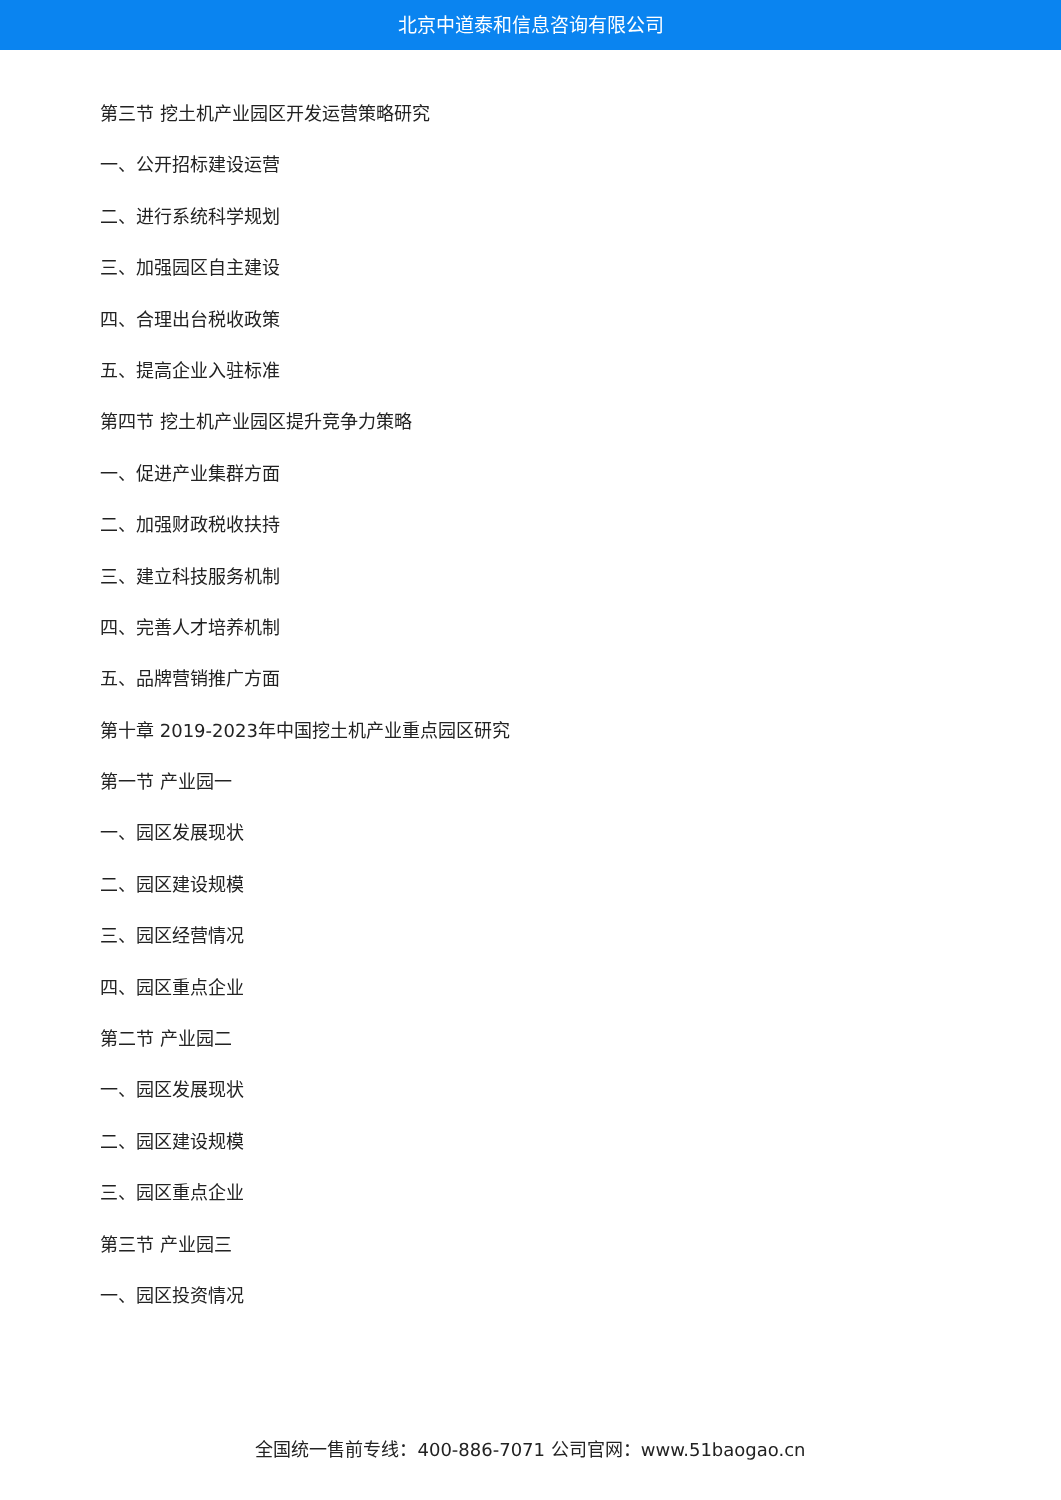北京中道泰和信息咨询有限公司
第三节 挖土机产业园区开发运营策略研究
一、公开招标建设运营
二、进行系统科学规划
三、加强园区自主建设
四、合理出台税收政策
五、提高企业入驻标准
第四节 挖土机产业园区提升竞争力策略
一、促进产业集群方面
二、加强财政税收扶持
三、建立科技服务机制
四、完善人才培养机制
五、品牌营销推广方面
第十章 2019-2023年中国挖土机产业重点园区研究
第一节 产业园一
一、园区发展现状
二、园区建设规模
三、园区经营情况
四、园区重点企业
第二节 产业园二
一、园区发展现状
二、园区建设规模
三、园区重点企业
第三节 产业园三
一、园区投资情况
全国统一售前专线：400-886-7071 公司官网：www.51baogao.cn